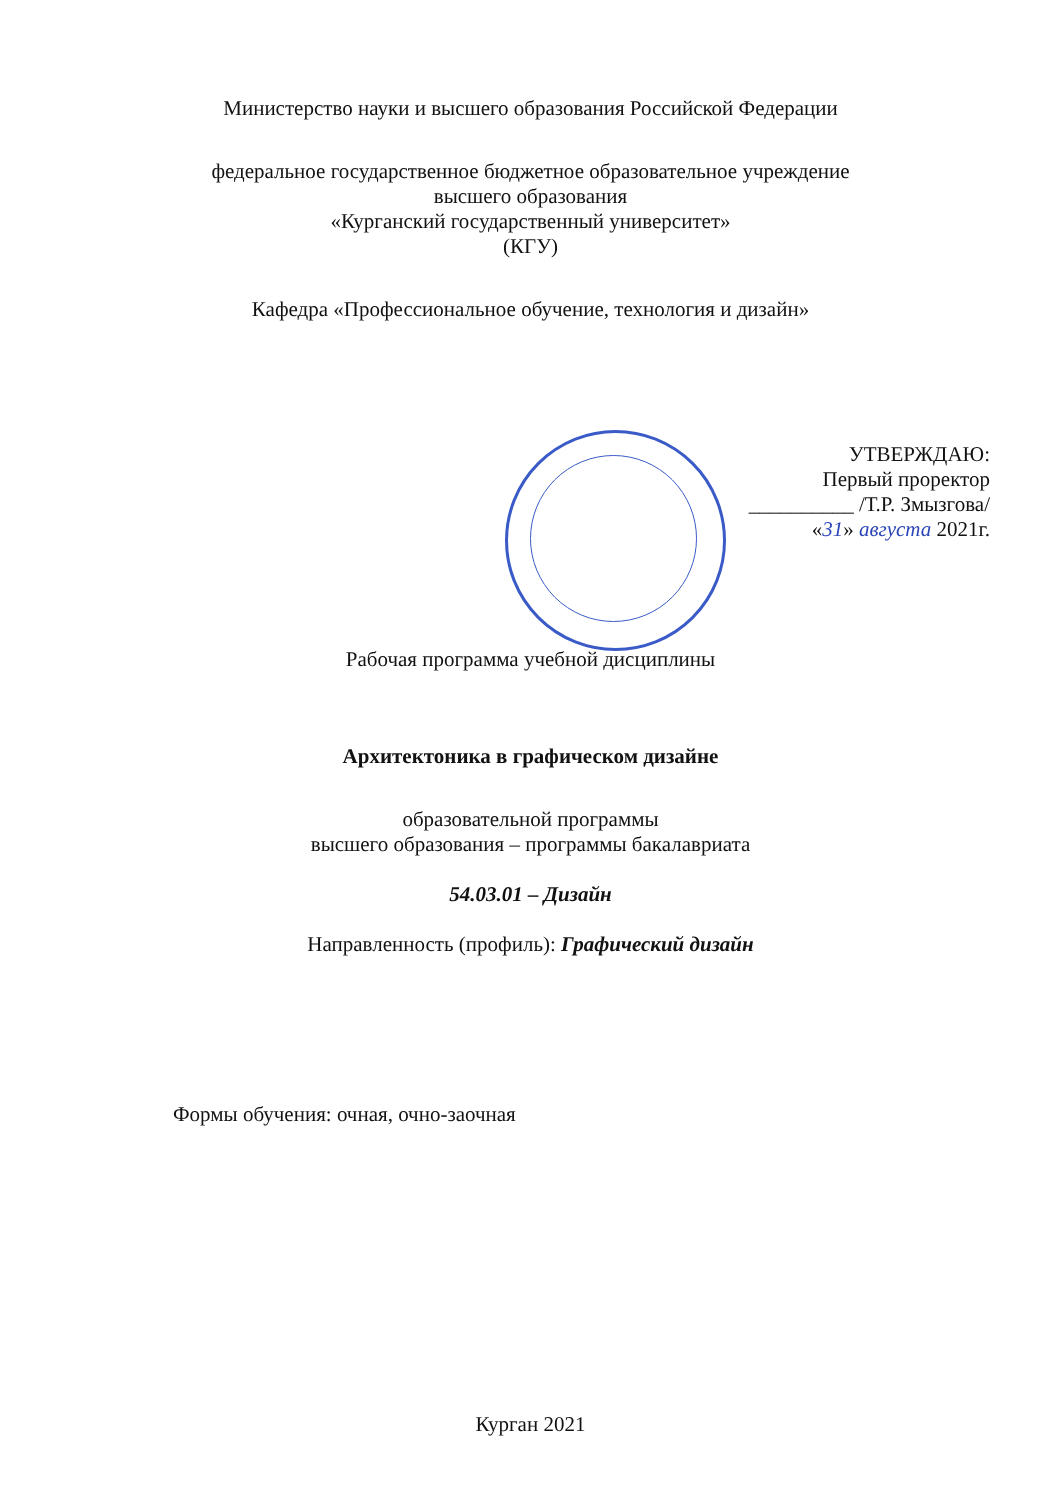Министерство науки и высшего образования Российской Федерации
федеральное государственное бюджетное образовательное учреждение
высшего образования
«Курганский государственный университет»
(КГУ)
Кафедра «Профессиональное обучение, технология и дизайн»
УТВЕРЖДАЮ:
Первый проректор
__________ /Т.Р. Змызгова/
«31» августа 2021г.
Рабочая программа учебной дисциплины
Архитектоника в графическом дизайне
образовательной программы
высшего образования – программы бакалавриата
54.03.01 – Дизайн
Направленность (профиль): Графический дизайн
Формы обучения: очная, очно-заочная
Курган 2021